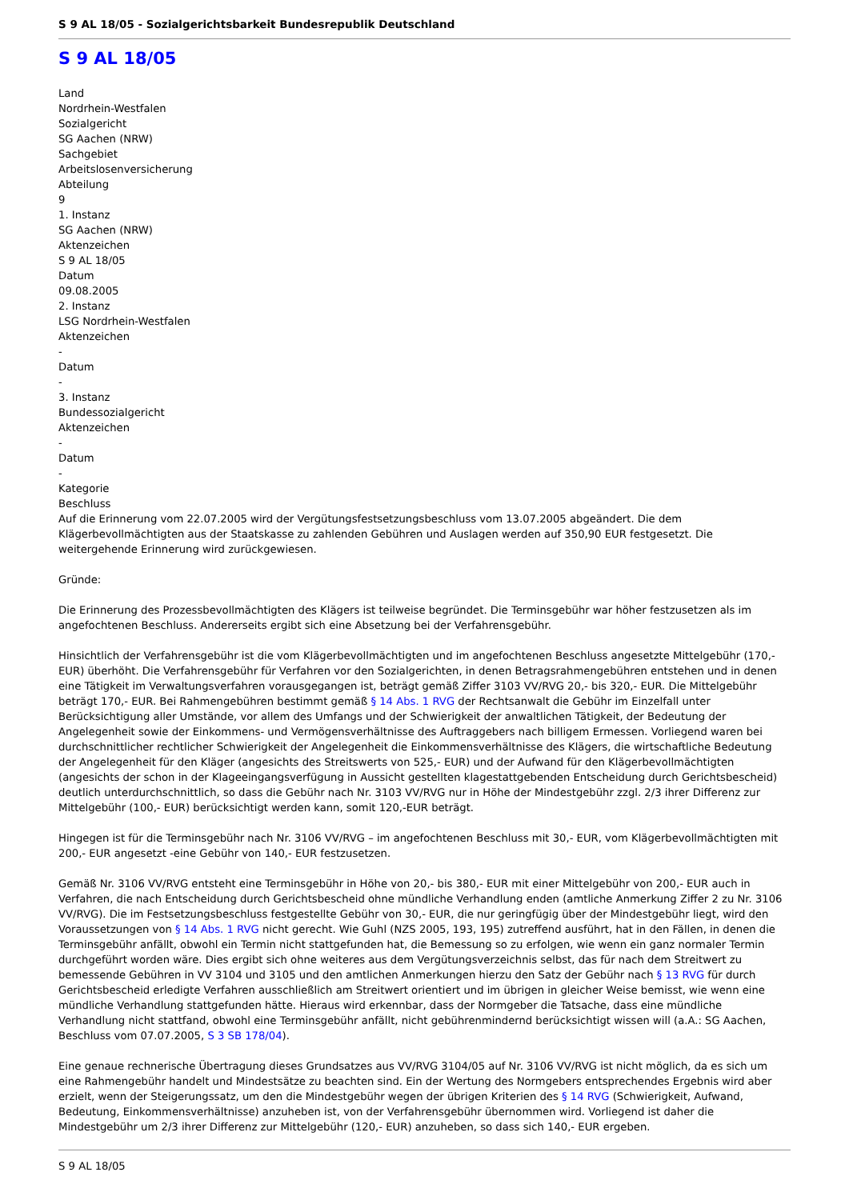S 9 AL 18/05 - Sozialgerichtsbarkeit Bundesrepublik Deutschland
S 9 AL 18/05
Land
Nordrhein-Westfalen
Sozialgericht
SG Aachen (NRW)
Sachgebiet
Arbeitslosenversicherung
Abteilung
9
1. Instanz
SG Aachen (NRW)
Aktenzeichen
S 9 AL 18/05
Datum
09.08.2005
2. Instanz
LSG Nordrhein-Westfalen
Aktenzeichen
-
Datum
-
3. Instanz
Bundessozialgericht
Aktenzeichen
-
Datum
-
Kategorie
Beschluss
Auf die Erinnerung vom 22.07.2005 wird der Vergütungsfestsetzungsbeschluss vom 13.07.2005 abgeändert. Die dem Klägerbevollmächtigten aus der Staatskasse zu zahlenden Gebühren und Auslagen werden auf 350,90 EUR festgesetzt. Die weitergehende Erinnerung wird zurückgewiesen.
Gründe:
Die Erinnerung des Prozessbevollmächtigten des Klägers ist teilweise begründet. Die Terminsgebühr war höher festzusetzen als im angefochtenen Beschluss. Andererseits ergibt sich eine Absetzung bei der Verfahrensgebühr.
Hinsichtlich der Verfahrensgebühr ist die vom Klägerbevollmächtigten und im angefochtenen Beschluss angesetzte Mittelgebühr (170,- EUR) überhöht. Die Verfahrensgebühr für Verfahren vor den Sozialgerichten, in denen Betragsrahmengebühren entstehen und in denen eine Tätigkeit im Verwaltungsverfahren vorausgegangen ist, beträgt gemäß Ziffer 3103 VV/RVG 20,- bis 320,- EUR. Die Mittelgebühr beträgt 170,- EUR. Bei Rahmengebühren bestimmt gemäß § 14 Abs. 1 RVG der Rechtsanwalt die Gebühr im Einzelfall unter Berücksichtigung aller Umstände, vor allem des Umfangs und der Schwierigkeit der anwaltlichen Tätigkeit, der Bedeutung der Angelegenheit sowie der Einkommens- und Vermögensverhältnisse des Auftraggebers nach billigem Ermessen. Vorliegend waren bei durchschnittlicher rechtlicher Schwierigkeit der Angelegenheit die Einkommensverhältnisse des Klägers, die wirtschaftliche Bedeutung der Angelegenheit für den Kläger (angesichts des Streitswerts von 525,- EUR) und der Aufwand für den Klägerbevollmächtigten (angesichts der schon in der Klageeingangsverfügung in Aussicht gestellten klagestattgebenden Entscheidung durch Gerichtsbescheid) deutlich unterdurchschnittlich, so dass die Gebühr nach Nr. 3103 VV/RVG nur in Höhe der Mindestgebühr zzgl. 2/3 ihrer Differenz zur Mittelgebühr (100,- EUR) berücksichtigt werden kann, somit 120,-EUR beträgt.
Hingegen ist für die Terminsgebühr nach Nr. 3106 VV/RVG – im angefochtenen Beschluss mit 30,- EUR, vom Klägerbevollmächtigten mit 200,- EUR angesetzt -eine Gebühr von 140,- EUR festzusetzen.
Gemäß Nr. 3106 VV/RVG entsteht eine Terminsgebühr in Höhe von 20,- bis 380,- EUR mit einer Mittelgebühr von 200,- EUR auch in Verfahren, die nach Entscheidung durch Gerichtsbescheid ohne mündliche Verhandlung enden (amtliche Anmerkung Ziffer 2 zu Nr. 3106 VV/RVG). Die im Festsetzungsbeschluss festgestellte Gebühr von 30,- EUR, die nur geringfügig über der Mindestgebühr liegt, wird den Voraussetzungen von § 14 Abs. 1 RVG nicht gerecht. Wie Guhl (NZS 2005, 193, 195) zutreffend ausführt, hat in den Fällen, in denen die Terminsgebühr anfällt, obwohl ein Termin nicht stattgefunden hat, die Bemessung so zu erfolgen, wie wenn ein ganz normaler Termin durchgeführt worden wäre. Dies ergibt sich ohne weiteres aus dem Vergütungsverzeichnis selbst, das für nach dem Streitwert zu bemessende Gebühren in VV 3104 und 3105 und den amtlichen Anmerkungen hierzu den Satz der Gebühr nach § 13 RVG für durch Gerichtsbescheid erledigte Verfahren ausschließlich am Streitwert orientiert und im übrigen in gleicher Weise bemisst, wie wenn eine mündliche Verhandlung stattgefunden hätte. Hieraus wird erkennbar, dass der Normgeber die Tatsache, dass eine mündliche Verhandlung nicht stattfand, obwohl eine Terminsgebühr anfällt, nicht gebührenmindernd berücksichtigt wissen will (a.A.: SG Aachen, Beschluss vom 07.07.2005, S 3 SB 178/04).
Eine genaue rechnerische Übertragung dieses Grundsatzes aus VV/RVG 3104/05 auf Nr. 3106 VV/RVG ist nicht möglich, da es sich um eine Rahmengebühr handelt und Mindestsätze zu beachten sind. Ein der Wertung des Normgebers entsprechendes Ergebnis wird aber erzielt, wenn der Steigerungssatz, um den die Mindestgebühr wegen der übrigen Kriterien des § 14 RVG (Schwierigkeit, Aufwand, Bedeutung, Einkommensverhältnisse) anzuheben ist, von der Verfahrensgebühr übernommen wird. Vorliegend ist daher die Mindestgebühr um 2/3 ihrer Differenz zur Mittelgebühr (120,- EUR) anzuheben, so dass sich 140,- EUR ergeben.
S 9 AL 18/05